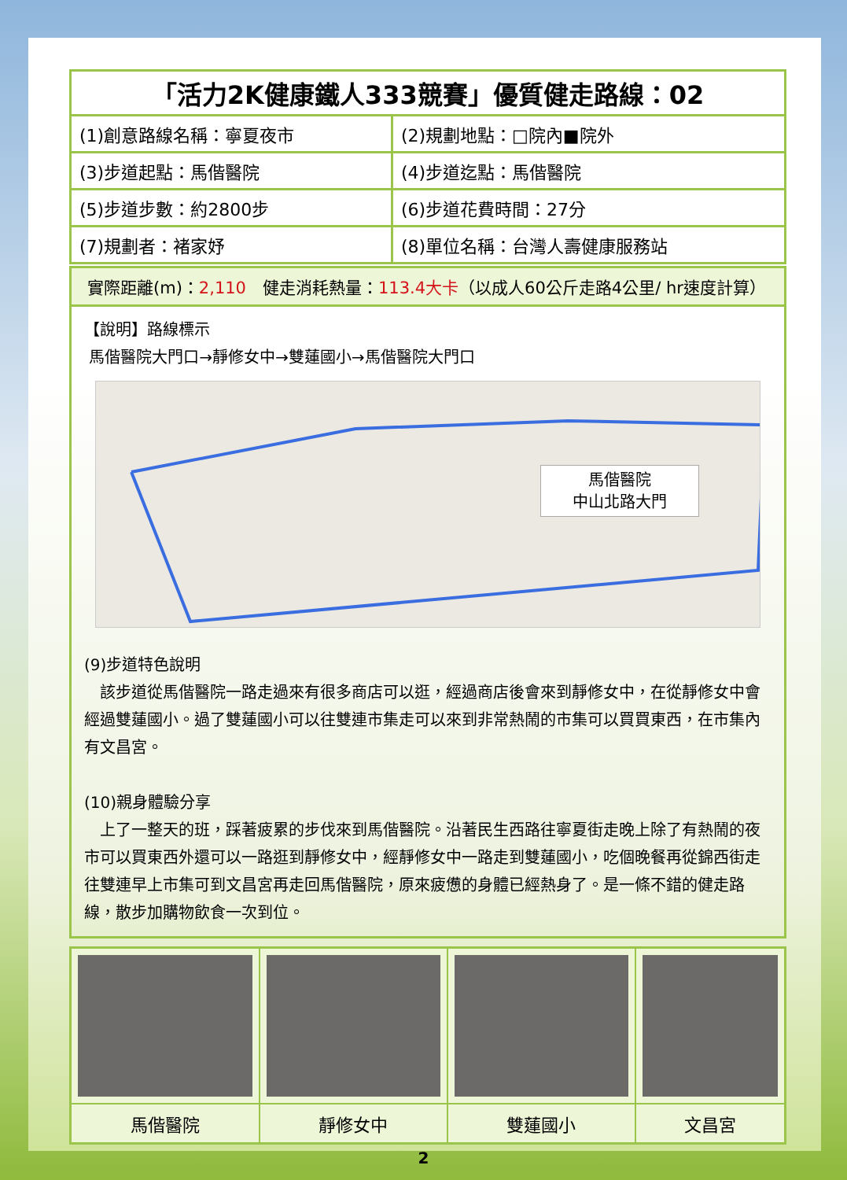| 「活力2K健康鐵人333競賽」優質健走路線：02 | |
| --- | --- |
| (1)創意路線名稱：寧夏夜市 | (2)規劃地點：□院內■院外 |
| (3)步道起點：馬偕醫院 | (4)步道迄點：馬偕醫院 |
| (5)步道步數：約2800步 | (6)步道花費時間：27分 |
| (7)規劃者：褚家妤 | (8)單位名稱：台灣人壽健康服務站 |
實際距離(m)：2,110　健走消耗熱量：113.4大卡（以成人60公斤走路4公里/ hr速度計算）
【說明】路線標示
馬偕醫院大門口→靜修女中→雙蓮國小→馬偕醫院大門口
馬偕醫院
中山北路大門
(9)步道特色說明
　該步道從馬偕醫院一路走過來有很多商店可以逛，經過商店後會來到靜修女中，在從靜修女中會經過雙蓮國小。過了雙蓮國小可以往雙連市集走可以來到非常熱鬧的市集可以買買東西，在市集內有文昌宮。
(10)親身體驗分享
　上了一整天的班，踩著疲累的步伐來到馬偕醫院。沿著民生西路往寧夏街走晚上除了有熱鬧的夜市可以買東西外還可以一路逛到靜修女中，經靜修女中一路走到雙蓮國小，吃個晚餐再從錦西街走往雙連早上市集可到文昌宮再走回馬偕醫院，原來疲憊的身體已經熱身了。是一條不錯的健走路線，散步加購物飲食一次到位。
| 馬偕醫院 | 靜修女中 | 雙蓮國小 | 文昌宮 |
2